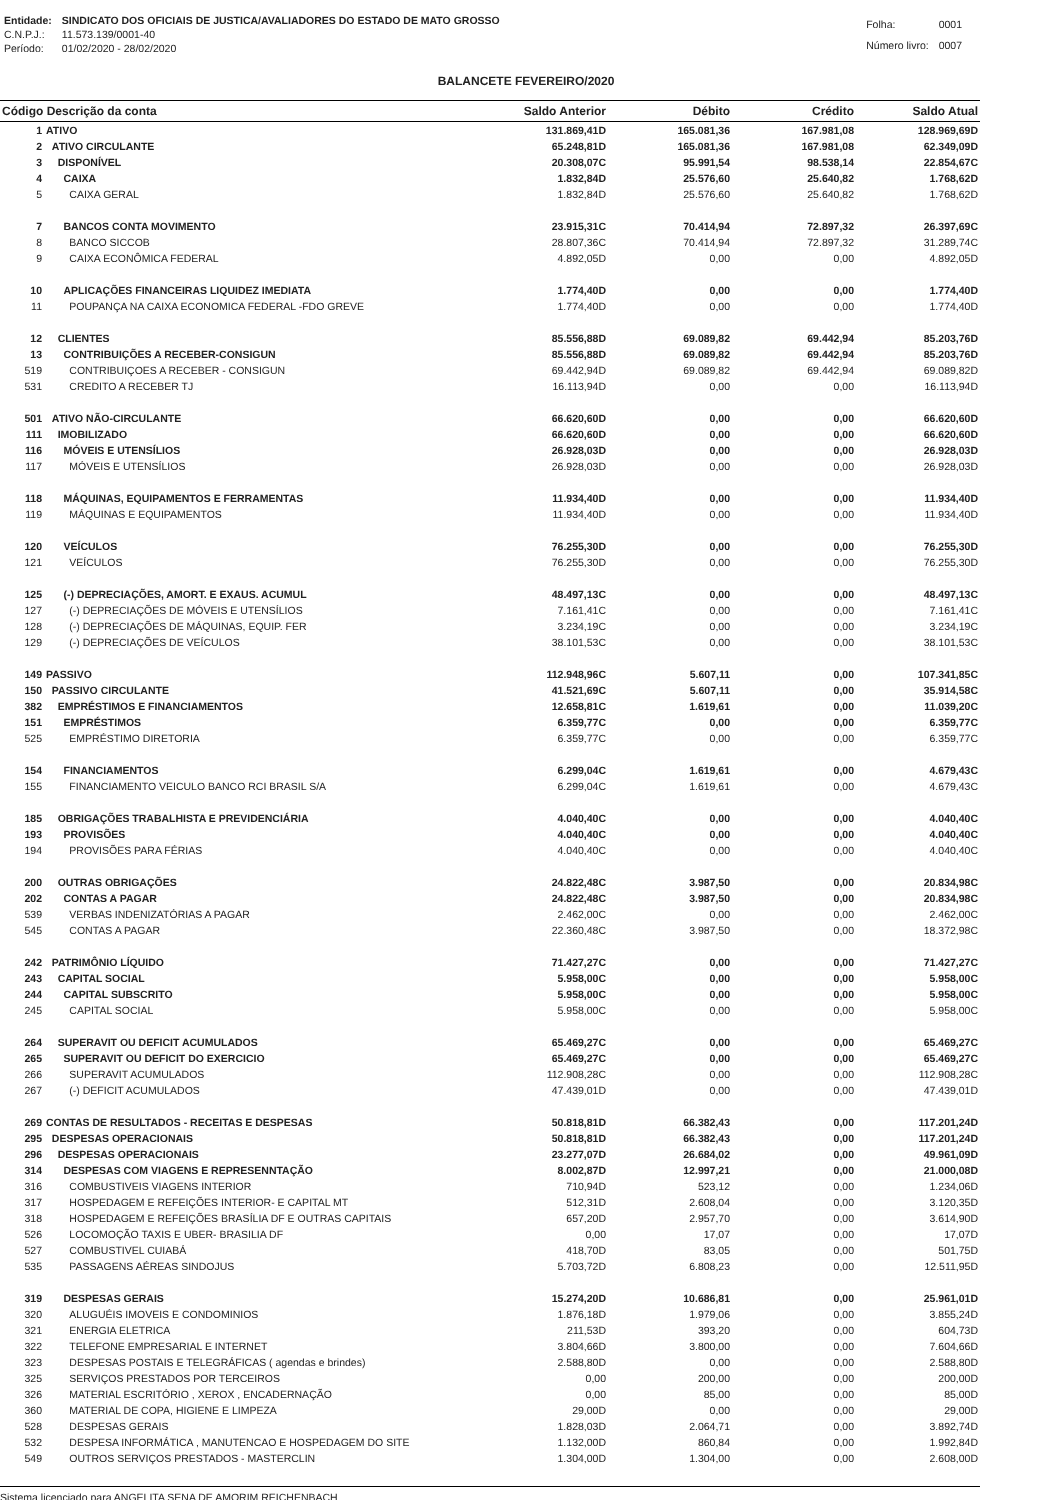| Entidade: | SINDICATO DOS OFICIAIS DE JUSTICA/AVALIADORES DO ESTADO DE MATO GROSSO |
| C.N.P.J.: | 11.573.139/0001-40 |
| Período: | 01/02/2020 - 28/02/2020 |
| Folha: | 0001 |
| Número livro: | 0007 |
BALANCETE FEVEREIRO/2020
| Código Descrição da conta | | Saldo Anterior | Débito | Crédito | Saldo Atual |
| --- | --- | --- | --- | --- | --- |
| 1 | ATIVO | 131.869,41D | 165.081,36 | 167.981,08 | 128.969,69D |
| 2 | ATIVO CIRCULANTE | 65.248,81D | 165.081,36 | 167.981,08 | 62.349,09D |
| 3 | DISPONÍVEL | 20.308,07C | 95.991,54 | 98.538,14 | 22.854,67C |
| 4 | CAIXA | 1.832,84D | 25.576,60 | 25.640,82 | 1.768,62D |
| 5 | CAIXA GERAL | 1.832,84D | 25.576,60 | 25.640,82 | 1.768,62D |
| 7 | BANCOS CONTA MOVIMENTO | 23.915,31C | 70.414,94 | 72.897,32 | 26.397,69C |
| 8 | BANCO SICCOB | 28.807,36C | 70.414,94 | 72.897,32 | 31.289,74C |
| 9 | CAIXA ECONÔMICA FEDERAL | 4.892,05D | 0,00 | 0,00 | 4.892,05D |
| 10 | APLICAÇÕES FINANCEIRAS LIQUIDEZ IMEDIATA | 1.774,40D | 0,00 | 0,00 | 1.774,40D |
| 11 | POUPANÇA NA CAIXA ECONOMICA FEDERAL -FDO GREVE | 1.774,40D | 0,00 | 0,00 | 1.774,40D |
| 12 | CLIENTES | 85.556,88D | 69.089,82 | 69.442,94 | 85.203,76D |
| 13 | CONTRIBUIÇÕES A RECEBER-CONSIGUN | 85.556,88D | 69.089,82 | 69.442,94 | 85.203,76D |
| 519 | CONTRIBUIÇOES A RECEBER - CONSIGUN | 69.442,94D | 69.089,82 | 69.442,94 | 69.089,82D |
| 531 | CREDITO A RECEBER TJ | 16.113,94D | 0,00 | 0,00 | 16.113,94D |
| 501 | ATIVO NÃO-CIRCULANTE | 66.620,60D | 0,00 | 0,00 | 66.620,60D |
| 111 | IMOBILIZADO | 66.620,60D | 0,00 | 0,00 | 66.620,60D |
| 116 | MÓVEIS E UTENSÍLIOS | 26.928,03D | 0,00 | 0,00 | 26.928,03D |
| 117 | MÓVEIS E UTENSÍLIOS | 26.928,03D | 0,00 | 0,00 | 26.928,03D |
| 118 | MÁQUINAS, EQUIPAMENTOS E FERRAMENTAS | 11.934,40D | 0,00 | 0,00 | 11.934,40D |
| 119 | MÁQUINAS E EQUIPAMENTOS | 11.934,40D | 0,00 | 0,00 | 11.934,40D |
| 120 | VEÍCULOS | 76.255,30D | 0,00 | 0,00 | 76.255,30D |
| 121 | VEÍCULOS | 76.255,30D | 0,00 | 0,00 | 76.255,30D |
| 125 | (-) DEPRECIAÇÕES, AMORT. E EXAUS. ACUMUL | 48.497,13C | 0,00 | 0,00 | 48.497,13C |
| 127 | (-) DEPRECIAÇÕES DE MÓVEIS E UTENSÍLIOS | 7.161,41C | 0,00 | 0,00 | 7.161,41C |
| 128 | (-) DEPRECIAÇÕES DE MÁQUINAS, EQUIP. FER | 3.234,19C | 0,00 | 0,00 | 3.234,19C |
| 129 | (-) DEPRECIAÇÕES DE VEÍCULOS | 38.101,53C | 0,00 | 0,00 | 38.101,53C |
| 149 | PASSIVO | 112.948,96C | 5.607,11 | 0,00 | 107.341,85C |
| 150 | PASSIVO CIRCULANTE | 41.521,69C | 5.607,11 | 0,00 | 35.914,58C |
| 382 | EMPRÉSTIMOS E FINANCIAMENTOS | 12.658,81C | 1.619,61 | 0,00 | 11.039,20C |
| 151 | EMPRÉSTIMOS | 6.359,77C | 0,00 | 0,00 | 6.359,77C |
| 525 | EMPRÉSTIMO DIRETORIA | 6.359,77C | 0,00 | 0,00 | 6.359,77C |
| 154 | FINANCIAMENTOS | 6.299,04C | 1.619,61 | 0,00 | 4.679,43C |
| 155 | FINANCIAMENTO VEICULO BANCO RCI BRASIL S/A | 6.299,04C | 1.619,61 | 0,00 | 4.679,43C |
| 185 | OBRIGAÇÕES TRABALHISTA E PREVIDENCIÁRIA | 4.040,40C | 0,00 | 0,00 | 4.040,40C |
| 193 | PROVISÕES | 4.040,40C | 0,00 | 0,00 | 4.040,40C |
| 194 | PROVISÕES PARA FÉRIAS | 4.040,40C | 0,00 | 0,00 | 4.040,40C |
| 200 | OUTRAS OBRIGAÇÕES | 24.822,48C | 3.987,50 | 0,00 | 20.834,98C |
| 202 | CONTAS A PAGAR | 24.822,48C | 3.987,50 | 0,00 | 20.834,98C |
| 539 | VERBAS INDENIZATÓRIAS A PAGAR | 2.462,00C | 0,00 | 0,00 | 2.462,00C |
| 545 | CONTAS A PAGAR | 22.360,48C | 3.987,50 | 0,00 | 18.372,98C |
| 242 | PATRIMÔNIO LÍQUIDO | 71.427,27C | 0,00 | 0,00 | 71.427,27C |
| 243 | CAPITAL SOCIAL | 5.958,00C | 0,00 | 0,00 | 5.958,00C |
| 244 | CAPITAL SUBSCRITO | 5.958,00C | 0,00 | 0,00 | 5.958,00C |
| 245 | CAPITAL SOCIAL | 5.958,00C | 0,00 | 0,00 | 5.958,00C |
| 264 | SUPERAVIT OU DEFICIT ACUMULADOS | 65.469,27C | 0,00 | 0,00 | 65.469,27C |
| 265 | SUPERAVIT OU DEFICIT DO EXERCICIO | 65.469,27C | 0,00 | 0,00 | 65.469,27C |
| 266 | SUPERAVIT ACUMULADOS | 112.908,28C | 0,00 | 0,00 | 112.908,28C |
| 267 | (-) DEFICIT ACUMULADOS | 47.439,01D | 0,00 | 0,00 | 47.439,01D |
| 269 | CONTAS DE RESULTADOS - RECEITAS E DESPESAS | 50.818,81D | 66.382,43 | 0,00 | 117.201,24D |
| 295 | DESPESAS OPERACIONAIS | 50.818,81D | 66.382,43 | 0,00 | 117.201,24D |
| 296 | DESPESAS OPERACIONAIS | 23.277,07D | 26.684,02 | 0,00 | 49.961,09D |
| 314 | DESPESAS COM VIAGENS E REPRESENNTAÇÃO | 8.002,87D | 12.997,21 | 0,00 | 21.000,08D |
| 316 | COMBUSTIVEIS VIAGENS INTERIOR | 710,94D | 523,12 | 0,00 | 1.234,06D |
| 317 | HOSPEDAGEM E REFEIÇÕES INTERIOR- E CAPITAL MT | 512,31D | 2.608,04 | 0,00 | 3.120,35D |
| 318 | HOSPEDAGEM E REFEIÇÕES BRASÍLIA DF E OUTRAS CAPITAIS | 657,20D | 2.957,70 | 0,00 | 3.614,90D |
| 526 | LOCOMOÇÃO TAXIS E UBER- BRASILIA DF | 0,00 | 17,07 | 0,00 | 17,07D |
| 527 | COMBUSTIVEL CUIABÁ | 418,70D | 83,05 | 0,00 | 501,75D |
| 535 | PASSAGENS AÉREAS SINDOJUS | 5.703,72D | 6.808,23 | 0,00 | 12.511,95D |
| 319 | DESPESAS GERAIS | 15.274,20D | 10.686,81 | 0,00 | 25.961,01D |
| 320 | ALUGUÉIS IMOVEIS E CONDOMINIOS | 1.876,18D | 1.979,06 | 0,00 | 3.855,24D |
| 321 | ENERGIA ELETRICA | 211,53D | 393,20 | 0,00 | 604,73D |
| 322 | TELEFONE EMPRESARIAL E INTERNET | 3.804,66D | 3.800,00 | 0,00 | 7.604,66D |
| 323 | DESPESAS POSTAIS E TELEGRÁFICAS ( agendas e brindes) | 2.588,80D | 0,00 | 0,00 | 2.588,80D |
| 325 | SERVIÇOS PRESTADOS POR TERCEIROS | 0,00 | 200,00 | 0,00 | 200,00D |
| 326 | MATERIAL ESCRITÓRIO , XEROX , ENCADERNAÇÃO | 0,00 | 85,00 | 0,00 | 85,00D |
| 360 | MATERIAL DE COPA, HIGIENE E LIMPEZA | 29,00D | 0,00 | 0,00 | 29,00D |
| 528 | DESPESAS GERAIS | 1.828,03D | 2.064,71 | 0,00 | 3.892,74D |
| 532 | DESPESA INFORMÁTICA , MANUTENCAO E HOSPEDAGEM DO SITE | 1.132,00D | 860,84 | 0,00 | 1.992,84D |
| 549 | OUTROS SERVIÇOS PRESTADOS - MASTERCLIN | 1.304,00D | 1.304,00 | 0,00 | 2.608,00D |
Sistema licenciado para ANGELITA SENA DE AMORIM REICHENBACH